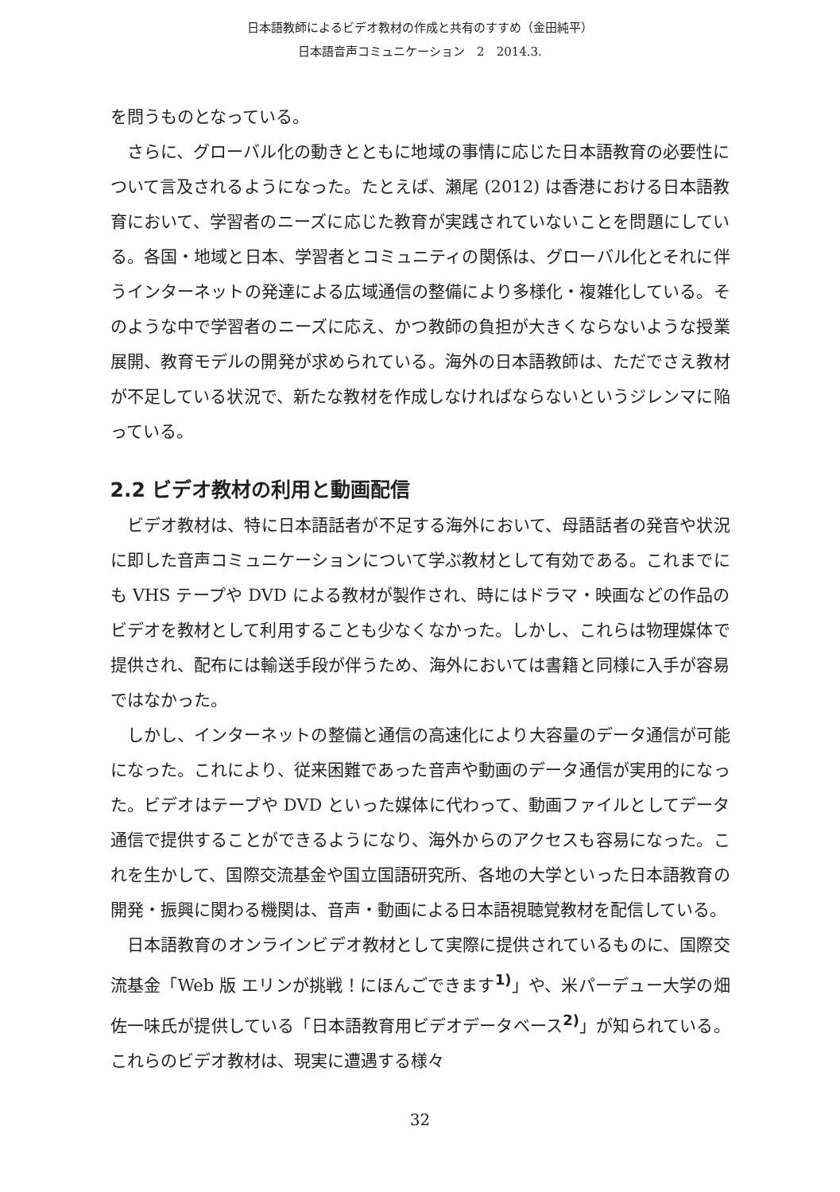日本語教師によるビデオ教材の作成と共有のすすめ（金田純平）
日本語音声コミュニケーション　2　2014.3.
を問うものとなっている。
さらに、グローバル化の動きとともに地域の事情に応じた日本語教育の必要性について言及されるようになった。たとえば、瀬尾 (2012) は香港における日本語教育において、学習者のニーズに応じた教育が実践されていないことを問題にしている。各国・地域と日本、学習者とコミュニティの関係は、グローバル化とそれに伴うインターネットの発達による広域通信の整備により多様化・複雑化している。そのような中で学習者のニーズに応え、かつ教師の負担が大きくならないような授業展開、教育モデルの開発が求められている。海外の日本語教師は、ただでさえ教材が不足している状況で、新たな教材を作成しなければならないというジレンマに陥っている。
2.2 ビデオ教材の利用と動画配信
ビデオ教材は、特に日本語話者が不足する海外において、母語話者の発音や状況に即した音声コミュニケーションについて学ぶ教材として有効である。これまでにも VHS テープや DVD による教材が製作され、時にはドラマ・映画などの作品のビデオを教材として利用することも少なくなかった。しかし、これらは物理媒体で提供され、配布には輸送手段が伴うため、海外においては書籍と同様に入手が容易ではなかった。
しかし、インターネットの整備と通信の高速化により大容量のデータ通信が可能になった。これにより、従来困難であった音声や動画のデータ通信が実用的になった。ビデオはテープや DVD といった媒体に代わって、動画ファイルとしてデータ通信で提供することができるようになり、海外からのアクセスも容易になった。これを生かして、国際交流基金や国立国語研究所、各地の大学といった日本語教育の開発・振興に関わる機関は、音声・動画による日本語視聴覚教材を配信している。
日本語教育のオンラインビデオ教材として実際に提供されているものに、国際交流基金「Web 版 エリンが挑戦！にほんごできます<sup>1)</sup>」や、米パーデュー大学の畑佐一味氏が提供している「日本語教育用ビデオデータベース<sup>2)</sup>」が知られている。これらのビデオ教材は、現実に遭遇する様々
32